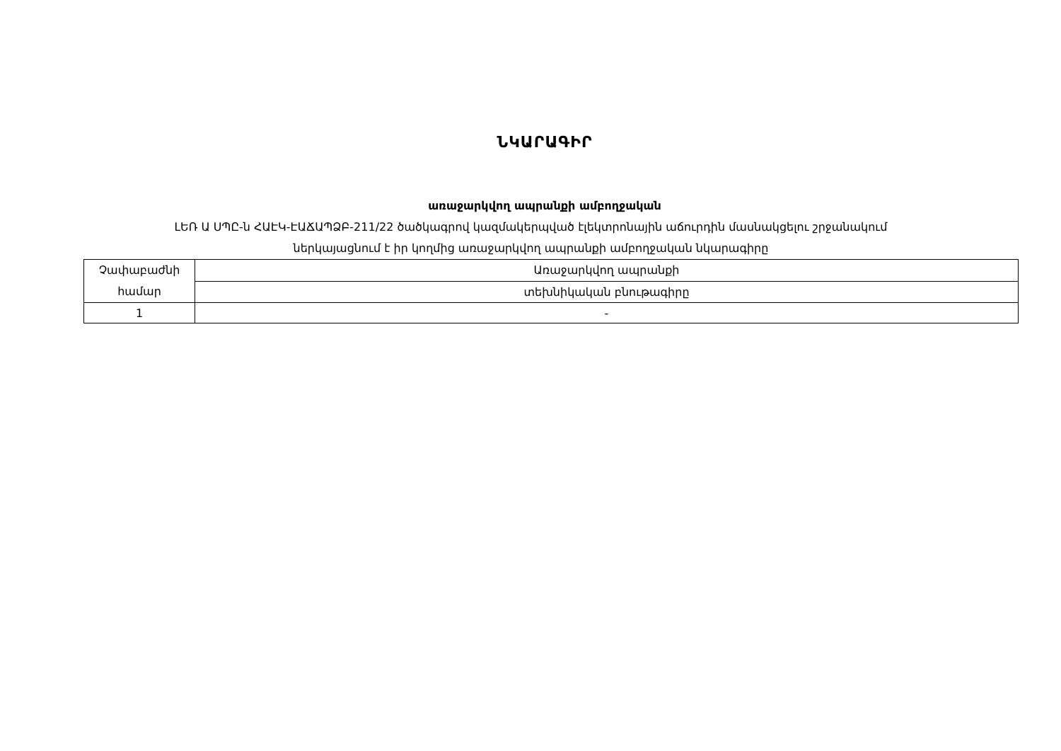ՆԿԱՐԱԳԻՐ
առաջարկվող ապրանքի ամբողջական
ԼԵՌ Ա ՍՊԸ-ն ՀԱԷԿ-ԷԱՃԱՊՁԲ-211/22 ծածկագրով կազմակերպված էլեկտրոնային աճուրդին մասնակցելու շրջանակում
ներկայացնում է իր կողմից առաջարկվող ապրանքի ամբողջական նկարագիրը
| Չափաբաժնի համար | Առաջարկվող ապրանքի |
| | տեխնիկական բնութագիրը |
| 1 | - |